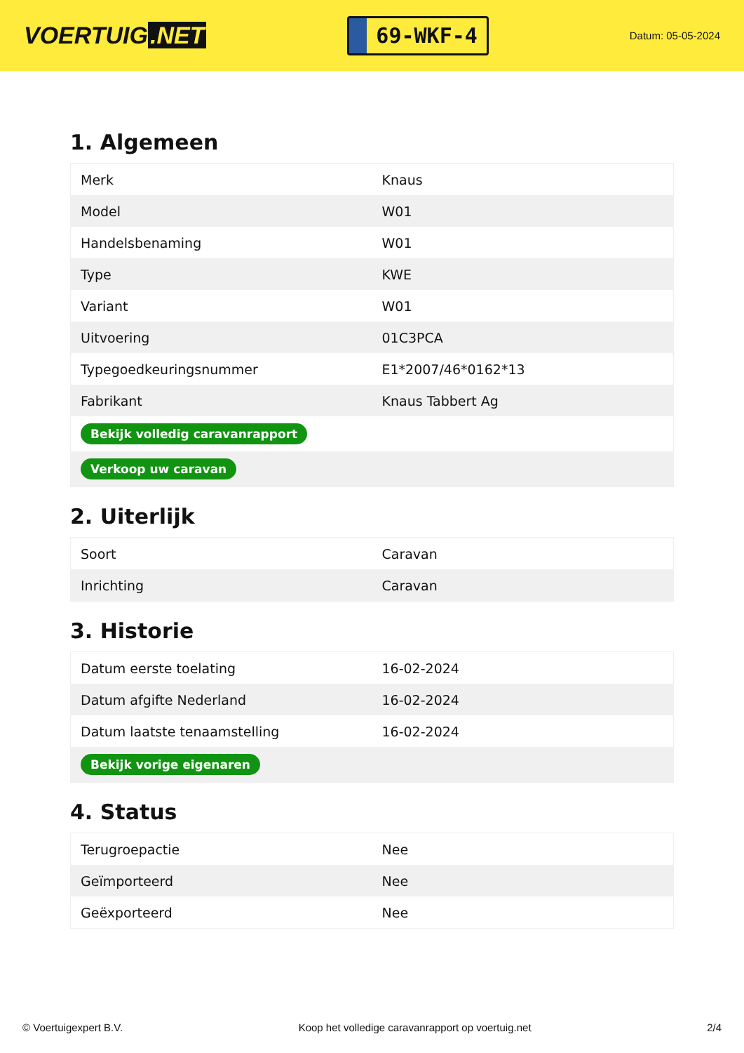VOERTUIG.NET
69-WKF-4
Datum: 05-05-2024
1. Algemeen
| Merk | Knaus |
| Model | W01 |
| Handelsbenaming | W01 |
| Type | KWE |
| Variant | W01 |
| Uitvoering | 01C3PCA |
| Typegoedkeuringsnummer | E1*2007/46*0162*13 |
| Fabrikant | Knaus Tabbert Ag |
| Bekijk volledig caravanrapport | |
| Verkoop uw caravan | |
2. Uiterlijk
| Soort | Caravan |
| Inrichting | Caravan |
3. Historie
| Datum eerste toelating | 16-02-2024 |
| Datum afgifte Nederland | 16-02-2024 |
| Datum laatste tenaamstelling | 16-02-2024 |
| Bekijk vorige eigenaren | |
4. Status
| Terugroepactie | Nee |
| Geïmporteerd | Nee |
| Geëxporteerd | Nee |
© Voertuigexpert B.V. Koop het volledige caravanrapport op voertuig.net 2/4